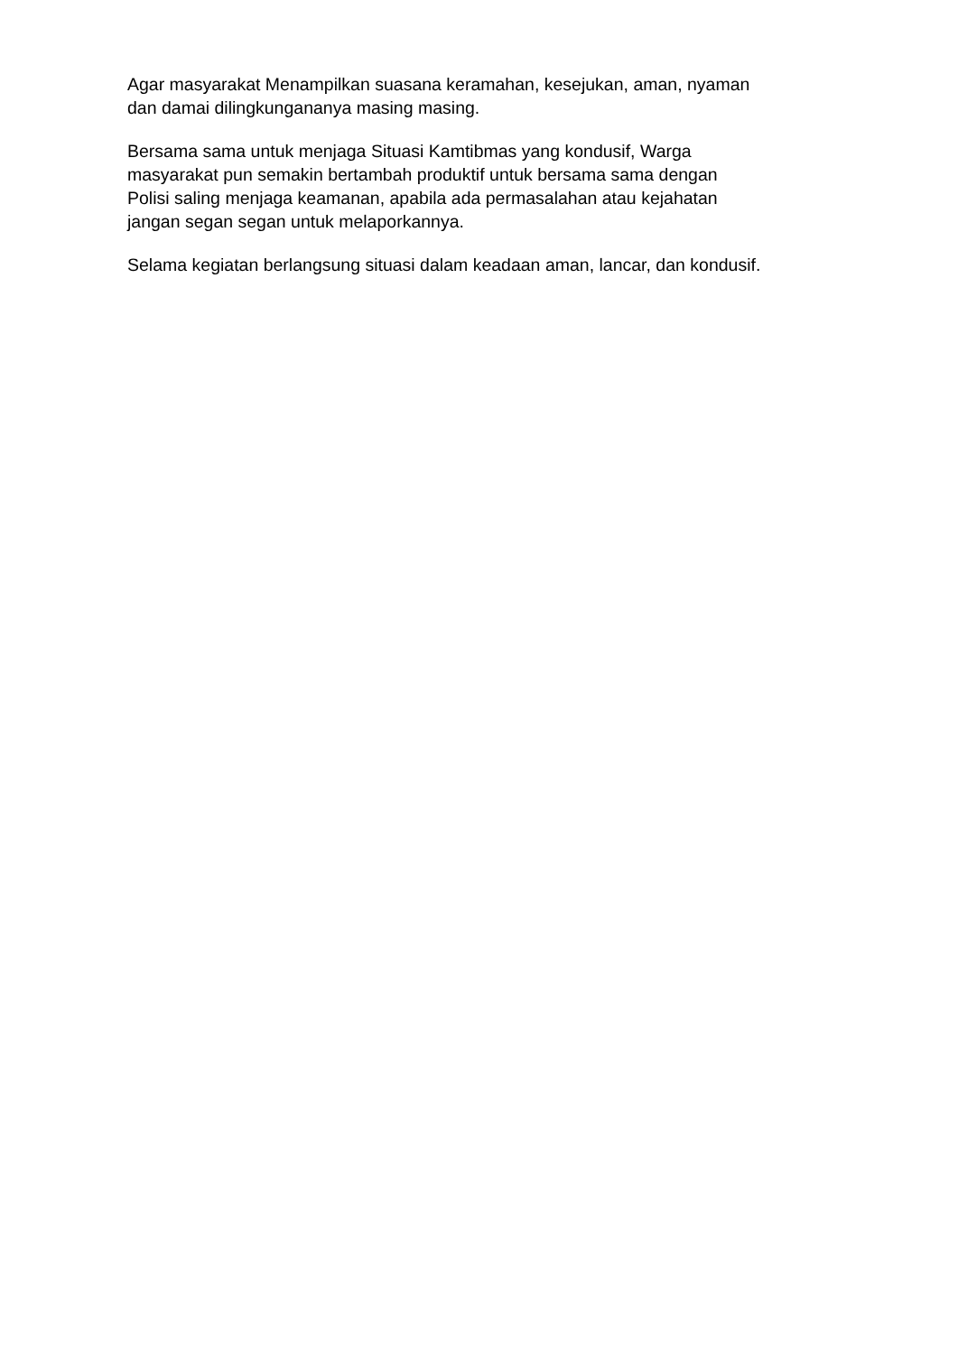Agar masyarakat Menampilkan suasana keramahan, kesejukan, aman, nyaman
dan damai dilingkungananya masing masing.
Bersama sama untuk menjaga Situasi Kamtibmas yang kondusif, Warga
masyarakat pun semakin bertambah produktif untuk bersama sama dengan
Polisi saling menjaga keamanan, apabila ada permasalahan atau kejahatan
jangan segan segan untuk melaporkannya.
Selama kegiatan berlangsung situasi dalam keadaan aman, lancar, dan kondusif.